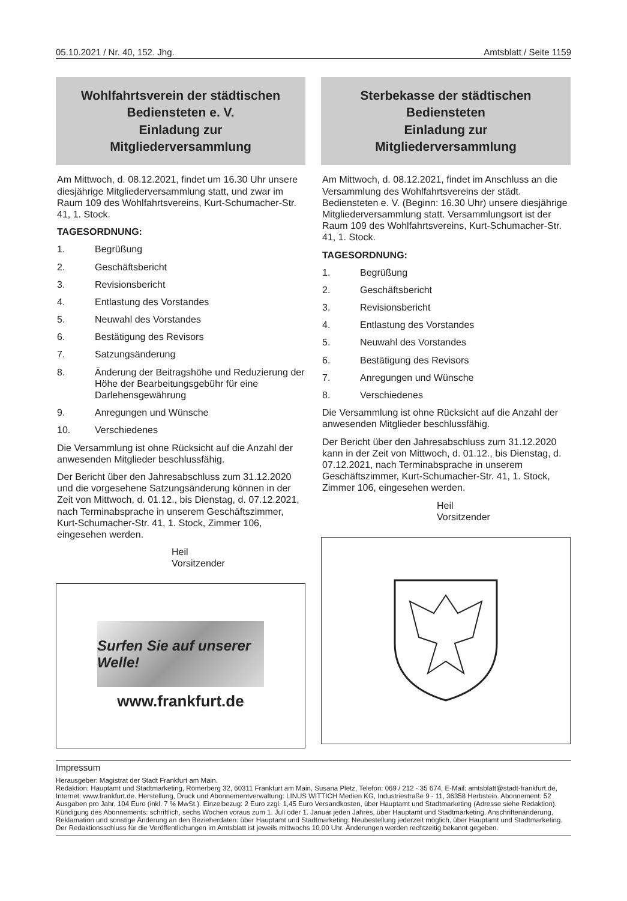05.10.2021 / Nr. 40, 152. Jhg. Amtsblatt / Seite 1159
Wohlfahrtsverein der städtischen
Bediensteten e. V.
Einladung zur
Mitgliederversammlung
Am Mittwoch, d. 08.12.2021, findet um 16.30 Uhr unsere diesjährige Mitgliederversammlung statt, und zwar im Raum 109 des Wohlfahrtsvereins, Kurt-Schumacher-Str. 41, 1. Stock.
TAGESORDNUNG:
1. Begrüßung
2. Geschäftsbericht
3. Revisionsbericht
4. Entlastung des Vorstandes
5. Neuwahl des Vorstandes
6. Bestätigung des Revisors
7. Satzungsänderung
8. Änderung der Beitragshöhe und Reduzierung der Höhe der Bearbeitungsgebühr für eine Darlehensgewährung
9. Anregungen und Wünsche
10. Verschiedenes
Die Versammlung ist ohne Rücksicht auf die Anzahl der anwesenden Mitglieder beschlussfähig.
Der Bericht über den Jahresabschluss zum 31.12.2020 und die vorgesehene Satzungsänderung können in der Zeit von Mittwoch, d. 01.12., bis Dienstag, d. 07.12.2021, nach Terminabsprache in unserem Geschäftszimmer, Kurt-Schumacher-Str. 41, 1. Stock, Zimmer 106, eingesehen werden.
Heil
Vorsitzender
Surfen Sie auf unserer Welle!
www.frankfurt.de
Sterbekasse der städtischen
Bediensteten
Einladung zur
Mitgliederversammlung
Am Mittwoch, d. 08.12.2021, findet im Anschluss an die Versammlung des Wohlfahrtsvereins der städt. Bediensteten e. V. (Beginn: 16.30 Uhr) unsere diesjährige Mitgliederversammlung statt. Versammlungsort ist der Raum 109 des Wohlfahrtsvereins, Kurt-Schumacher-Str. 41, 1. Stock.
TAGESORDNUNG:
1. Begrüßung
2. Geschäftsbericht
3. Revisionsbericht
4. Entlastung des Vorstandes
5. Neuwahl des Vorstandes
6. Bestätigung des Revisors
7. Anregungen und Wünsche
8. Verschiedenes
Die Versammlung ist ohne Rücksicht auf die Anzahl der anwesenden Mitglieder beschlussfähig.
Der Bericht über den Jahresabschluss zum 31.12.2020 kann in der Zeit von Mittwoch, d. 01.12., bis Dienstag, d. 07.12.2021, nach Terminabsprache in unserem Geschäftszimmer, Kurt-Schumacher-Str. 41, 1. Stock, Zimmer 106, eingesehen werden.
Heil
Vorsitzender
Impressum
Herausgeber: Magistrat der Stadt Frankfurt am Main.
Redaktion: Hauptamt und Stadtmarketing, Römerberg 32, 60311 Frankfurt am Main, Susana Pletz, Telefon: 069 / 212 - 35 674, E-Mail: amtsblatt@stadt-frankfurt.de, Internet: www.frankfurt.de. Herstellung, Druck und Abonnementverwaltung: LINUS WITTICH Medien KG, Industriestraße 9 - 11, 36358 Herbstein. Abonnement: 52 Ausgaben pro Jahr, 104 Euro (inkl. 7 % MwSt.). Einzelbezug: 2 Euro zzgl. 1,45 Euro Versandkosten, über Hauptamt und Stadtmarketing (Adresse siehe Redaktion). Kündigung des Abonnements: schriftlich, sechs Wochen voraus zum 1. Juli oder 1. Januar jeden Jahres, über Hauptamt und Stadtmarketing. Anschriftenänderung, Reklamation und sonstige Änderung an den Bezieherdaten: über Hauptamt und Stadtmarketing: Neubestellung jederzeit möglich, über Hauptamt und Stadtmarketing. Der Redaktionsschluss für die Veröffentlichungen im Amtsblatt ist jeweils mittwochs 10.00 Uhr. Änderungen werden rechtzeitig bekannt gegeben.